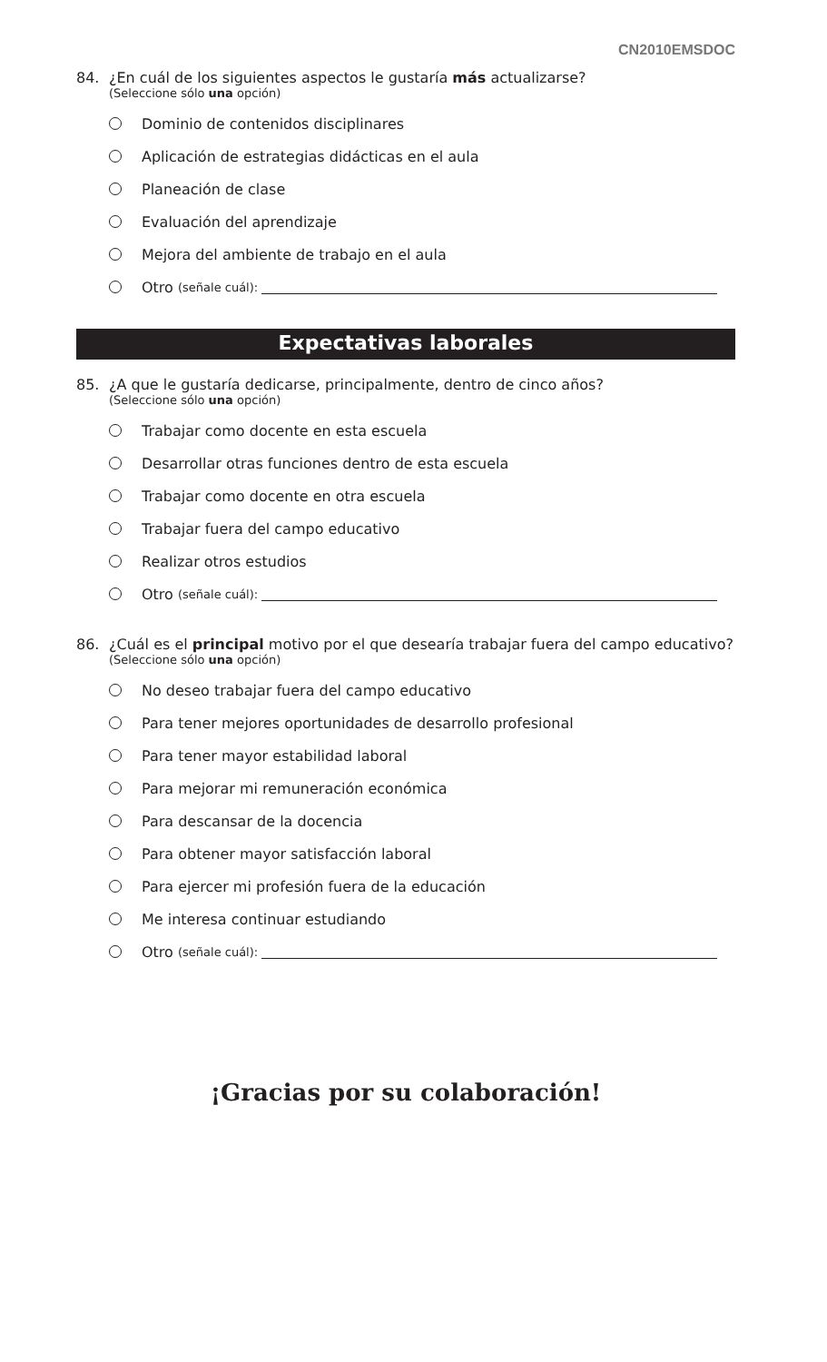CN2010EMSDOC
84. ¿En cuál de los siguientes aspectos le gustaría más actualizarse?
(Seleccione sólo una opción)
Dominio de contenidos disciplinares
Aplicación de estrategias didácticas en el aula
Planeación de clase
Evaluación del aprendizaje
Mejora del ambiente de trabajo en el aula
Otro (señale cuál):
Expectativas laborales
85. ¿A que le gustaría dedicarse, principalmente, dentro de cinco años?
(Seleccione sólo una opción)
Trabajar como docente en esta escuela
Desarrollar otras funciones dentro de esta escuela
Trabajar como docente en otra escuela
Trabajar fuera del campo educativo
Realizar otros estudios
Otro (señale cuál):
86. ¿Cuál es el principal motivo por el que desearía trabajar fuera del campo educativo?
(Seleccione sólo una opción)
No deseo trabajar fuera del campo educativo
Para tener mejores oportunidades de desarrollo profesional
Para tener mayor estabilidad laboral
Para mejorar mi remuneración económica
Para descansar de la docencia
Para obtener mayor satisfacción laboral
Para ejercer mi profesión fuera de la educación
Me interesa continuar estudiando
Otro (señale cuál):
¡Gracias por su colaboración!